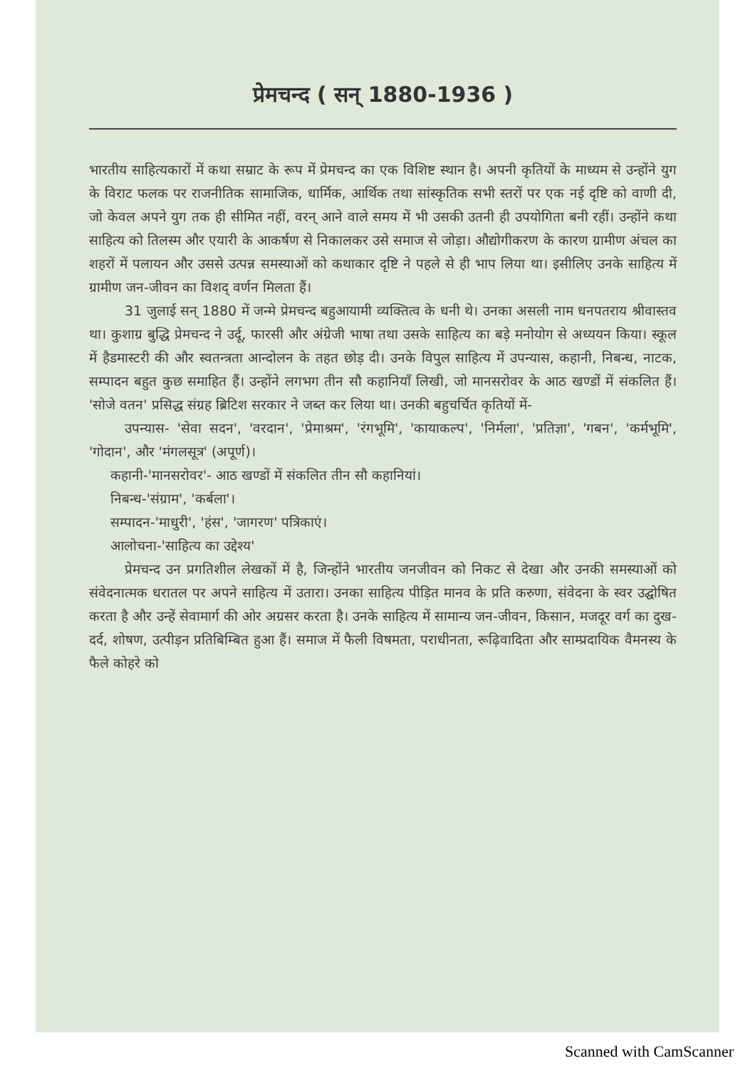प्रेमचन्द ( सन् 1880-1936 )
भारतीय साहित्यकारों में कथा सम्राट के रूप में प्रेमचन्द का एक विशिष्ट स्थान है। अपनी कृतियों के माध्यम से उन्होंने युग के विराट फलक पर राजनीतिक सामाजिक, धार्मिक, आर्थिक तथा सांस्कृतिक सभी स्तरों पर एक नई दृष्टि को वाणी दी, जो केवल अपने युग तक ही सीमित नहीं, वरन् आने वाले समय में भी उसकी उतनी ही उपयोगिता बनी रहीं। उन्होंने कथा साहित्य को तिलस्म और एयारी के आकर्षण से निकालकर उसे समाज से जोड़ा। औद्योगीकरण के कारण ग्रामीण अंचल का शहरों में पलायन और उससे उत्पन्न समस्याओं को कथाकार दृष्टि ने पहले से ही भाप लिया था। इसीलिए उनके साहित्य में ग्रामीण जन-जीवन का विशद् वर्णन मिलता हैं।
31 जुलाई सन् 1880 में जन्मे प्रेमचन्द बहुआयामी व्यक्तित्व के धनी थे। उनका असली नाम धनपतराय श्रीवास्तव था। कुशाग्र बुद्धि प्रेमचन्द ने उर्दू, फारसी और अंग्रेजी भाषा तथा उसके साहित्य का बड़े मनोयोग से अध्ययन किया। स्कूल में हैडमास्टरी की और स्वतन्त्रता आन्दोलन के तहत छोड़ दी। उनके विपुल साहित्य में उपन्यास, कहानी, निबन्ध, नाटक, सम्पादन बहुत कुछ समाहित हैं। उन्होंने लगभग तीन सौ कहानियाँ लिखी, जो मानसरोवर के आठ खण्डों में संकलित हैं। 'सोजे वतन' प्रसिद्ध संग्रह ब्रिटिश सरकार ने जब्त कर लिया था। उनकी बहुचर्चित कृतियों में-
उपन्यास- 'सेवा सदन', 'वरदान', 'प्रेमाश्रम', 'रंगभूमि', 'कायाकल्प', 'निर्मला', 'प्रतिज्ञा', 'गबन', 'कर्मभूमि', 'गोदान', और 'मंगलसूत्र' (अपूर्ण)।
कहानी-'मानसरोवर'- आठ खण्डों में संकलित तीन सौ कहानियां।
निबन्ध-'संग्राम', 'कर्बला'।
सम्पादन-'माधुरी', 'हंस', 'जागरण' पत्रिकाएं।
आलोचना-'साहित्य का उद्देश्य'
प्रेमचन्द उन प्रगतिशील लेखकों में है, जिन्होंने भारतीय जनजीवन को निकट से देखा और उनकी समस्याओं को संवेदनात्मक धरातल पर अपने साहित्य में उतारा। उनका साहित्य पीड़ित मानव के प्रति करुणा, संवेदना के स्वर उद्घोषित करता है और उन्हें सेवामार्ग की ओर अग्रसर करता है। उनके साहित्य में सामान्य जन-जीवन, किसान, मजदूर वर्ग का दुख-दर्द, शोषण, उत्पीड़न प्रतिबिम्बित हुआ हैं। समाज में फैली विषमता, पराधीनता, रूढ़िवादिता और साम्प्रदायिक वैमनस्य के फैले कोहरे को
Scanned with CamScanner